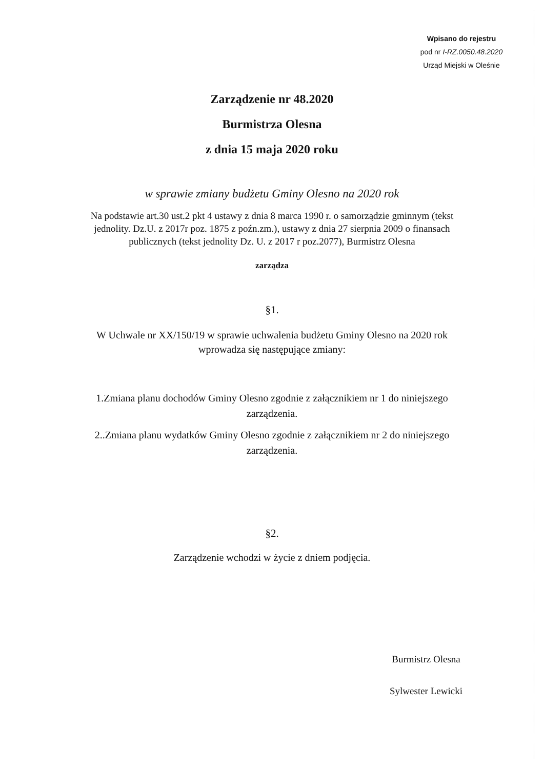Wpisano do rejestru
pod nr I-RZ.0050.48.2020
Urząd Miejski w Oleśnie
Zarządzenie nr 48.2020
Burmistrza Olesna
z dnia 15 maja 2020 roku
w sprawie zmiany budżetu Gminy Olesno na 2020 rok
Na podstawie art.30 ust.2 pkt 4 ustawy z dnia 8 marca 1990 r. o samorządzie gminnym (tekst jednolity. Dz.U. z 2017r poz. 1875 z poźn.zm.), ustawy z dnia 27 sierpnia 2009 o finansach publicznych (tekst jednolity Dz. U. z 2017 r poz.2077), Burmistrz Olesna
zarządza
§1.
W Uchwale nr XX/150/19 w sprawie uchwalenia budżetu Gminy Olesno na 2020 rok wprowadza się następujące zmiany:
1.Zmiana planu dochodów Gminy Olesno zgodnie z załącznikiem nr 1 do niniejszego zarządzenia.
2..Zmiana planu wydatków Gminy Olesno zgodnie z załącznikiem nr 2 do niniejszego zarządzenia.
§2.
Zarządzenie wchodzi w życie z dniem podjęcia.
Burmistrz Olesna
Sylwester Lewicki